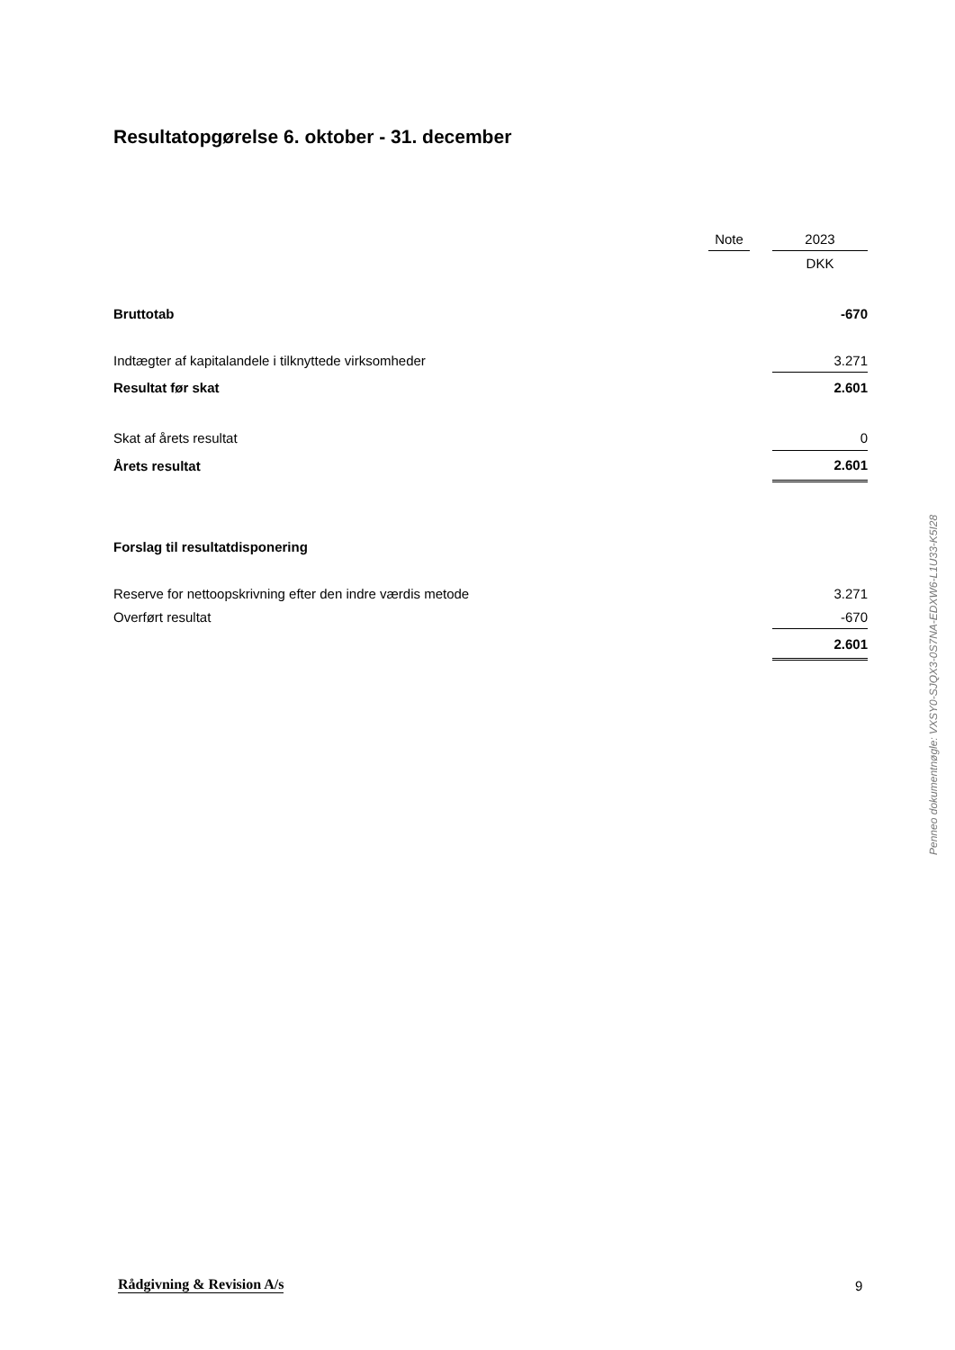Resultatopgørelse 6. oktober - 31. december
| | Note | | 2023 |
| | | | DKK |
| Bruttotab | | | -670 |
| Indtægter af kapitalandele i tilknyttede virksomheder | | | 3.271 |
| Resultat før skat | | | 2.601 |
| Skat af årets resultat | | | 0 |
| Årets resultat | | | 2.601 |
| Forslag til resultatdisponering | | | |
| Reserve for nettoopskrivning efter den indre værdis metode | | | 3.271 |
| Overført resultat | | | -670 |
| | | | 2.601 |
Penneo dokumentnøgle: VXSY0-SJQX3-0S7NA-EDXW6-L1U33-K5I28
Rådgivning & Revision A/s 9